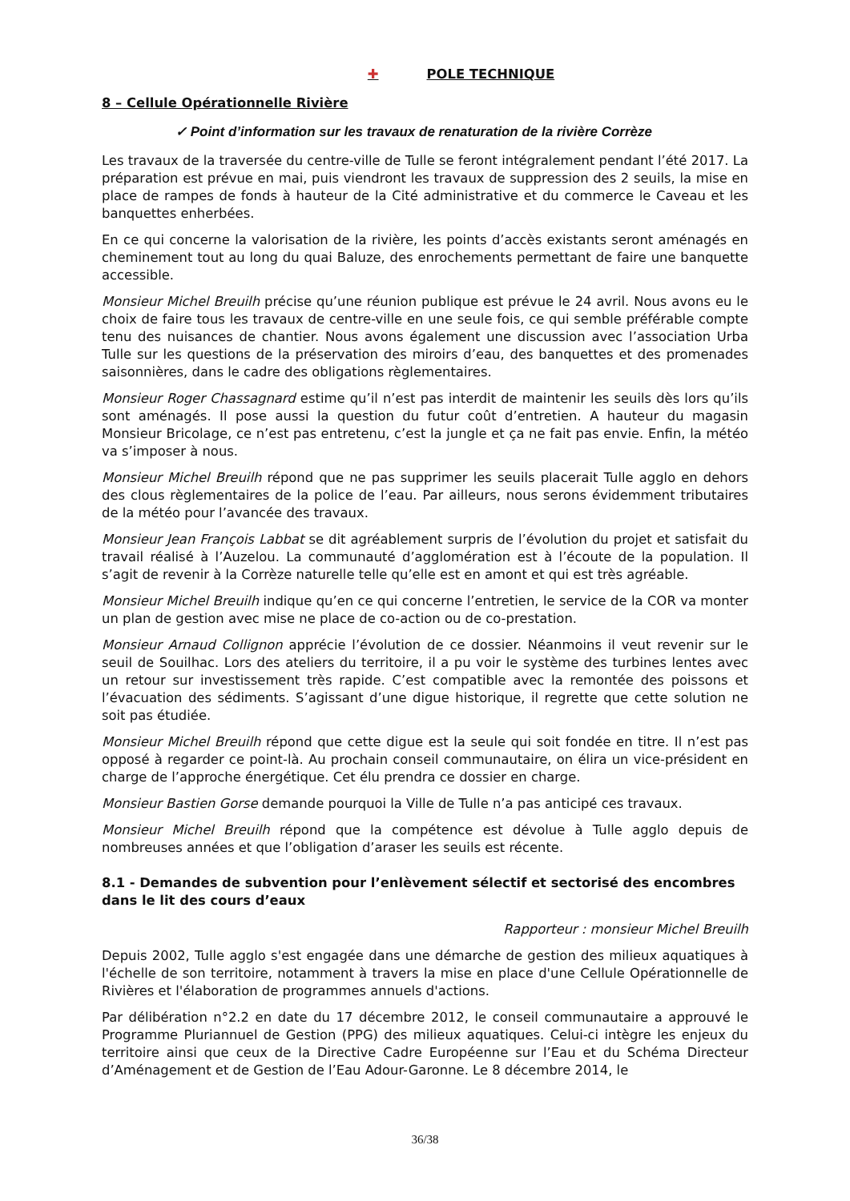✚ POLE TECHNIQUE
8 – Cellule Opérationnelle Rivière
✓ Point d’information sur les travaux de renaturation de la rivière Corrèze
Les travaux de la traversée du centre-ville de Tulle se feront intégralement pendant l’été 2017. La préparation est prévue en mai, puis viendront les travaux de suppression des 2 seuils, la mise en place de rampes de fonds à hauteur de la Cité administrative et du commerce le Caveau et les banquettes enherbées.
En ce qui concerne la valorisation de la rivière, les points d’accès existants seront aménagés en cheminement tout au long du quai Baluze, des enrochements permettant de faire une banquette accessible.
Monsieur Michel Breuilh précise qu’une réunion publique est prévue le 24 avril. Nous avons eu le choix de faire tous les travaux de centre-ville en une seule fois, ce qui semble préférable compte tenu des nuisances de chantier. Nous avons également une discussion avec l’association Urba Tulle sur les questions de la préservation des miroirs d’eau, des banquettes et des promenades saisonnières, dans le cadre des obligations règlementaires.
Monsieur Roger Chassagnard estime qu’il n’est pas interdit de maintenir les seuils dès lors qu’ils sont aménagés. Il pose aussi la question du futur coût d’entretien. A hauteur du magasin Monsieur Bricolage, ce n’est pas entretenu, c’est la jungle et ça ne fait pas envie. Enfin, la météo va s’imposer à nous.
Monsieur Michel Breuilh répond que ne pas supprimer les seuils placerait Tulle agglo en dehors des clous règlementaires de la police de l’eau. Par ailleurs, nous serons évidemment tributaires de la météo pour l’avancée des travaux.
Monsieur Jean François Labbat se dit agréablement surpris de l’évolution du projet et satisfait du travail réalisé à l’Auzelou. La communauté d’agglomération est à l’écoute de la population. Il s’agit de revenir à la Corrèze naturelle telle qu’elle est en amont et qui est très agréable.
Monsieur Michel Breuilh indique qu’en ce qui concerne l’entretien, le service de la COR va monter un plan de gestion avec mise ne place de co-action ou de co-prestation.
Monsieur Arnaud Collignon apprécie l’évolution de ce dossier. Néanmoins il veut revenir sur le seuil de Souilhac. Lors des ateliers du territoire, il a pu voir le système des turbines lentes avec un retour sur investissement très rapide. C’est compatible avec la remontée des poissons et l’évacuation des sédiments. S’agissant d’une digue historique, il regrette que cette solution ne soit pas étudiée.
Monsieur Michel Breuilh répond que cette digue est la seule qui soit fondée en titre. Il n’est pas opposé à regarder ce point-là. Au prochain conseil communautaire, on élira un vice-président en charge de l’approche énergétique. Cet élu prendra ce dossier en charge.
Monsieur Bastien Gorse demande pourquoi la Ville de Tulle n’a pas anticipé ces travaux.
Monsieur Michel Breuilh répond que la compétence est dévolue à Tulle agglo depuis de nombreuses années et que l’obligation d’araser les seuils est récente.
8.1 - Demandes de subvention pour l’enlèvement sélectif et sectorisé des encombres dans le lit des cours d’eaux
Rapporteur : monsieur Michel Breuilh
Depuis 2002, Tulle agglo s'est engagée dans une démarche de gestion des milieux aquatiques à l'échelle de son territoire, notamment à travers la mise en place d'une Cellule Opérationnelle de Rivières et l'élaboration de programmes annuels d'actions.
Par délibération n°2.2 en date du 17 décembre 2012, le conseil communautaire a approuvé le Programme Pluriannuel de Gestion (PPG) des milieux aquatiques. Celui-ci intègre les enjeux du territoire ainsi que ceux de la Directive Cadre Européenne sur l’Eau et du Schéma Directeur d’Aménagement et de Gestion de l’Eau Adour-Garonne. Le 8 décembre 2014, le
36/38